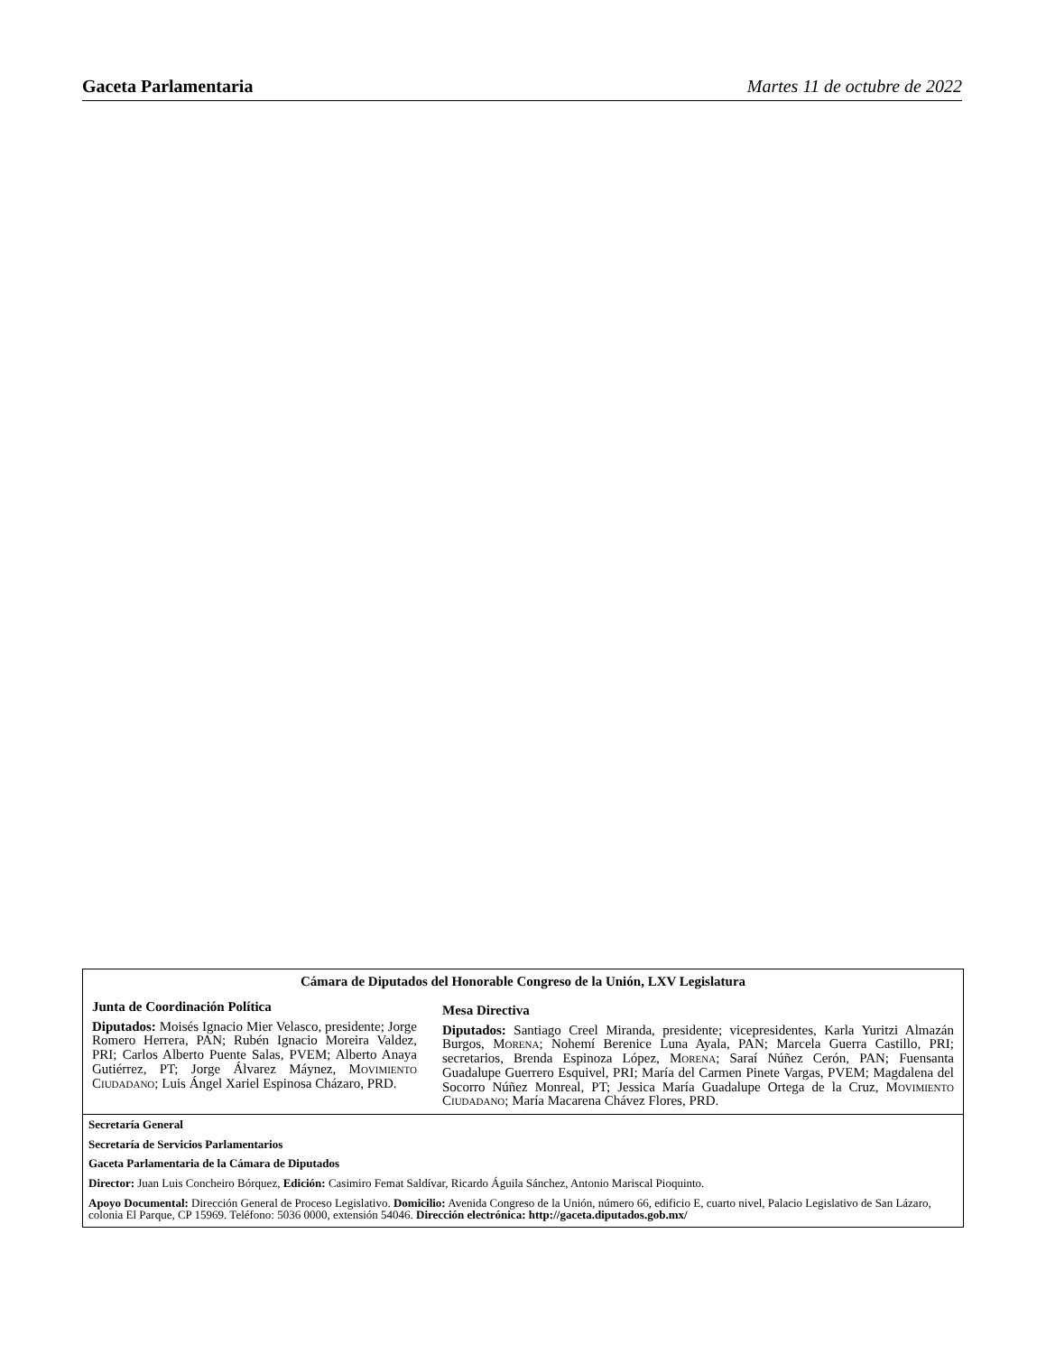Gaceta Parlamentaria Martes 11 de octubre de 2022
Cámara de Diputados del Honorable Congreso de la Unión, LXV Legislatura
Junta de Coordinación Política
Diputados: Moisés Ignacio Mier Velasco, presidente; Jorge Romero Herrera, PAN; Rubén Ignacio Moreira Valdez, PRI; Carlos Alberto Puente Salas, PVEM; Alberto Anaya Gutiérrez, PT; Jorge Álvarez Máynez, MOVIMIENTO CIUDADANO; Luis Ángel Xariel Espinosa Cházaro, PRD.
Mesa Directiva
Diputados: Santiago Creel Miranda, presidente; vicepresidentes, Karla Yuritzi Almazán Burgos, MORENA; Nohemí Berenice Luna Ayala, PAN; Marcela Guerra Castillo, PRI; secretarios, Brenda Espinoza López, MORENA; Saraí Núñez Cerón, PAN; Fuensanta Guadalupe Guerrero Esquivel, PRI; María del Carmen Pinete Vargas, PVEM; Magdalena del Socorro Núñez Monreal, PT; Jessica María Guadalupe Ortega de la Cruz, MOVIMIENTO CIUDADANO; María Macarena Chávez Flores, PRD.
Secretaría General
Secretaría de Servicios Parlamentarios
Gaceta Parlamentaria de la Cámara de Diputados
Director: Juan Luis Concheiro Bórquez, Edición: Casimiro Femat Saldívar, Ricardo Águila Sánchez, Antonio Mariscal Pioquinto.
Apoyo Documental: Dirección General de Proceso Legislativo. Domicilio: Avenida Congreso de la Unión, número 66, edificio E, cuarto nivel, Palacio Legislativo de San Lázaro, colonia El Parque, CP 15969. Teléfono: 5036 0000, extensión 54046. Dirección electrónica: http://gaceta.diputados.gob.mx/